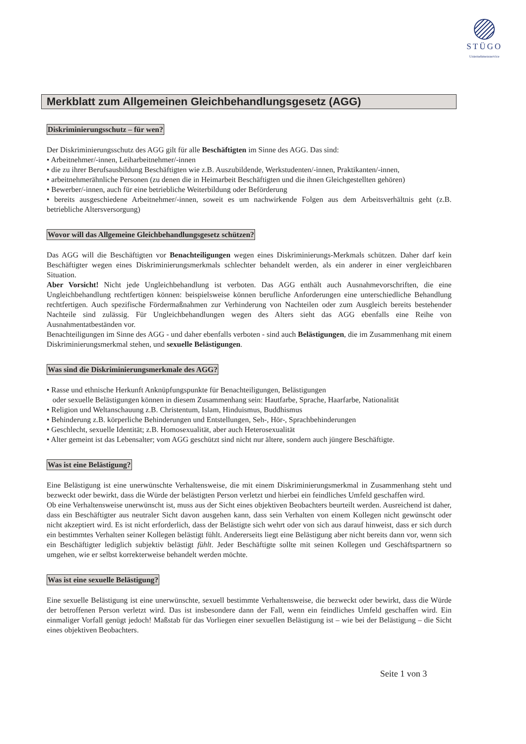STÜGO
Unternehmensservice
Merkblatt zum Allgemeinen Gleichbehandlungsgesetz (AGG)
Diskriminierungsschutz – für wen?
Der Diskriminierungsschutz des AGG gilt für alle Beschäftigten im Sinne des AGG. Das sind:
• Arbeitnehmer/-innen, Leiharbeitnehmer/-innen
• die zu ihrer Berufsausbildung Beschäftigten wie z.B. Auszubildende, Werkstudenten/-innen, Praktikanten/-innen,
• arbeitnehmerähnliche Personen (zu denen die in Heimarbeit Beschäftigten und die ihnen Gleichgestellten gehören)
• Bewerber/-innen, auch für eine betriebliche Weiterbildung oder Beförderung
• bereits ausgeschiedene Arbeitnehmer/-innen, soweit es um nachwirkende Folgen aus dem Arbeitsverhältnis geht (z.B. betriebliche Altersversorgung)
Wovor will das Allgemeine Gleichbehandlungsgesetz schützen?
Das AGG will die Beschäftigten vor Benachteiligungen wegen eines Diskriminierungs-Merkmals schützen. Daher darf kein Beschäftigter wegen eines Diskriminierungsmerkmals schlechter behandelt werden, als ein anderer in einer vergleichbaren Situation.
Aber Vorsicht! Nicht jede Ungleichbehandlung ist verboten. Das AGG enthält auch Ausnahmevorschriften, die eine Ungleichbehandlung rechtfertigen können: beispielsweise können berufliche Anforderungen eine unterschiedliche Behandlung rechtfertigen. Auch spezifische Fördermaßnahmen zur Verhinderung von Nachteilen oder zum Ausgleich bereits bestehender Nachteile sind zulässig. Für Ungleichbehandlungen wegen des Alters sieht das AGG ebenfalls eine Reihe von Ausnahmentatbeständen vor.
Benachteiligungen im Sinne des AGG - und daher ebenfalls verboten - sind auch Belästigungen, die im Zusammenhang mit einem Diskriminierungsmerkmal stehen, und sexuelle Belästigungen.
Was sind die Diskriminierungsmerkmale des AGG?
• Rasse und ethnische Herkunft Anknüpfungspunkte für Benachteiligungen, Belästigungen
oder sexuelle Belästigungen können in diesem Zusammenhang sein: Hautfarbe, Sprache, Haarfarbe, Nationalität
• Religion und Weltanschauung z.B. Christentum, Islam, Hinduismus, Buddhismus
• Behinderung z.B. körperliche Behinderungen und Entstellungen, Seh-, Hör-, Sprachbehinderungen
• Geschlecht, sexuelle Identität; z.B. Homosexualität, aber auch Heterosexualität
• Alter gemeint ist das Lebensalter; vom AGG geschützt sind nicht nur ältere, sondern auch jüngere Beschäftigte.
Was ist eine Belästigung?
Eine Belästigung ist eine unerwünschte Verhaltensweise, die mit einem Diskriminierungsmerkmal in Zusammenhang steht und bezweckt oder bewirkt, dass die Würde der belästigten Person verletzt und hierbei ein feindliches Umfeld geschaffen wird.
Ob eine Verhaltensweise unerwünscht ist, muss aus der Sicht eines objektiven Beobachters beurteilt werden. Ausreichend ist daher, dass ein Beschäftigter aus neutraler Sicht davon ausgehen kann, dass sein Verhalten von einem Kollegen nicht gewünscht oder nicht akzeptiert wird. Es ist nicht erforderlich, dass der Belästigte sich wehrt oder von sich aus darauf hinweist, dass er sich durch ein bestimmtes Verhalten seiner Kollegen belästigt fühlt. Andererseits liegt eine Belästigung aber nicht bereits dann vor, wenn sich ein Beschäftigter lediglich subjektiv belästigt fühlt. Jeder Beschäftigte sollte mit seinen Kollegen und Geschäftspartnern so umgehen, wie er selbst korrekterweise behandelt werden möchte.
Was ist eine sexuelle Belästigung?
Eine sexuelle Belästigung ist eine unerwünschte, sexuell bestimmte Verhaltensweise, die bezweckt oder bewirkt, dass die Würde der betroffenen Person verletzt wird. Das ist insbesondere dann der Fall, wenn ein feindliches Umfeld geschaffen wird. Ein einmaliger Vorfall genügt jedoch! Maßstab für das Vorliegen einer sexuellen Belästigung ist – wie bei der Belästigung – die Sicht eines objektiven Beobachters.
Seite 1 von 3